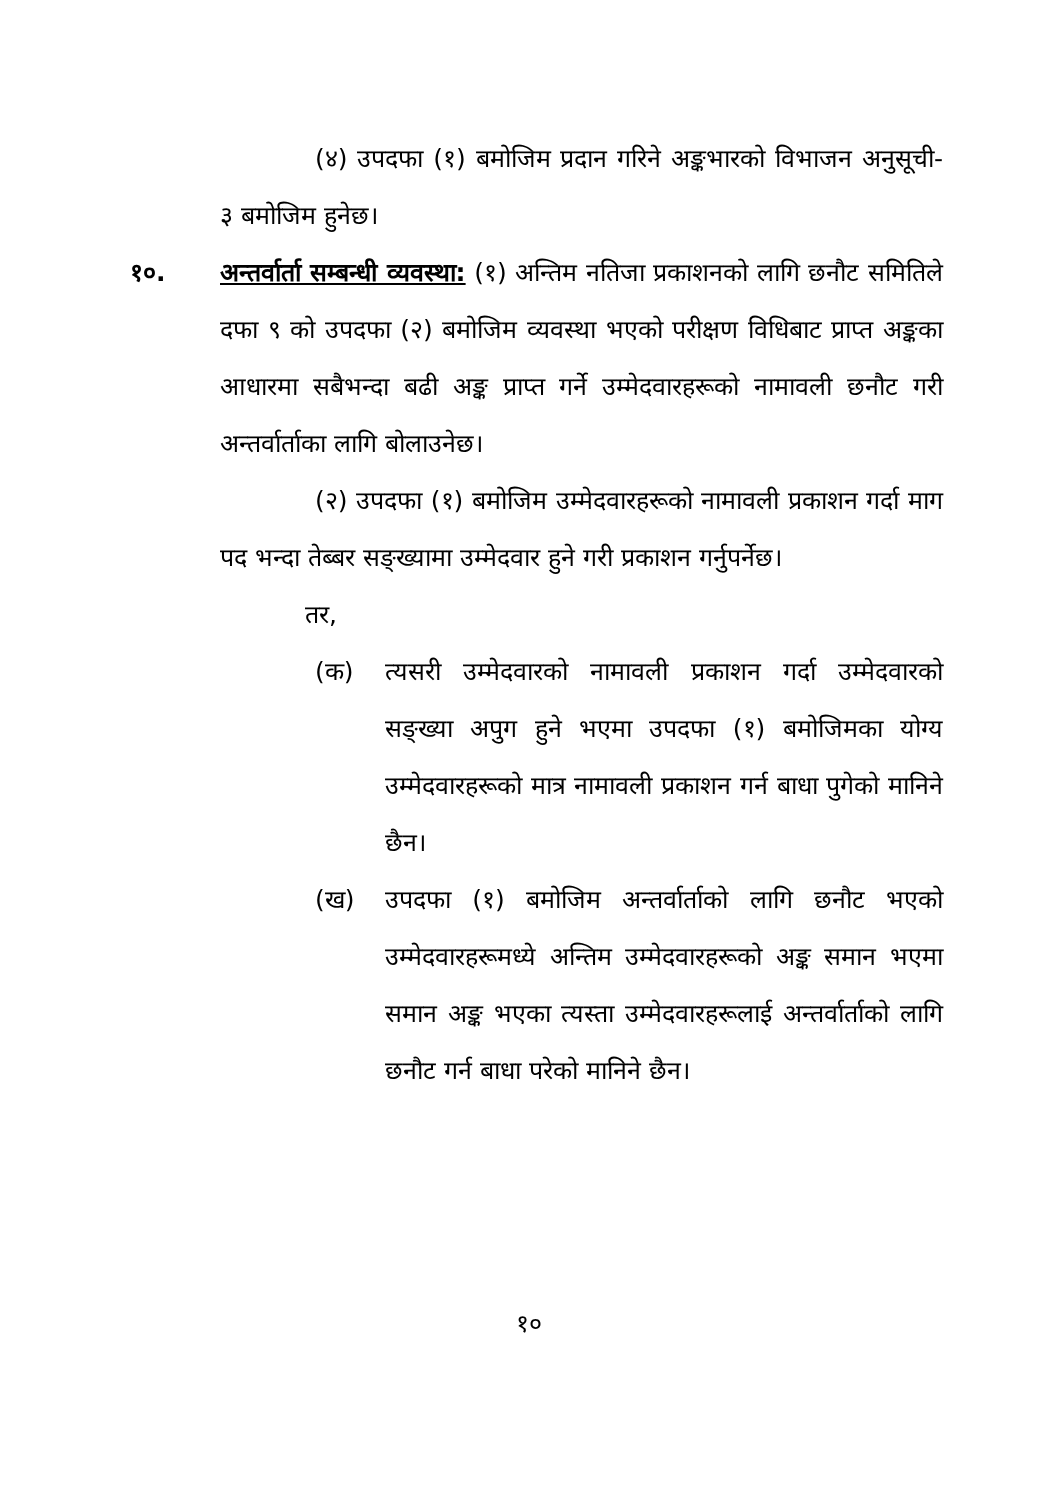(४) उपदफा (१) बमोजिम प्रदान गरिने अङ्कभारको विभाजन अनुसूची- ३ बमोजिम हुनेछ।
१०. अन्तर्वार्ता सम्बन्धी व्यवस्था: (१) अन्तिम नतिजा प्रकाशनको लागि छनौट समितिले दफा ९ को उपदफा (२) बमोजिम व्यवस्था भएको परीक्षण विधिबाट प्राप्त अङ्कका आधारमा सबैभन्दा बढी अङ्क प्राप्त गर्ने उम्मेदवारहरूको नामावली छनौट गरी अन्तर्वार्ताका लागि बोलाउनेछ।
(२) उपदफा (१) बमोजिम उम्मेदवारहरूको नामावली प्रकाशन गर्दा माग पद भन्दा तेब्बर सङ्ख्यामा उम्मेदवार हुने गरी प्रकाशन गर्नुपर्नेछ।
तर,
(क) त्यसरी उम्मेदवारको नामावली प्रकाशन गर्दा उम्मेदवारको सङ्ख्या अपुग हुने भएमा उपदफा (१) बमोजिमका योग्य उम्मेदवारहरूको मात्र नामावली प्रकाशन गर्न बाधा पुगेको मानिने छैन।
(ख) उपदफा (१) बमोजिम अन्तर्वार्ताको लागि छनौट भएको उम्मेदवारहरूमध्ये अन्तिम उम्मेदवारहरूको अङ्क समान भएमा समान अङ्क भएका त्यस्ता उम्मेदवारहरूलाई अन्तर्वार्ताको लागि छनौट गर्न बाधा परेको मानिने छैन।
१०